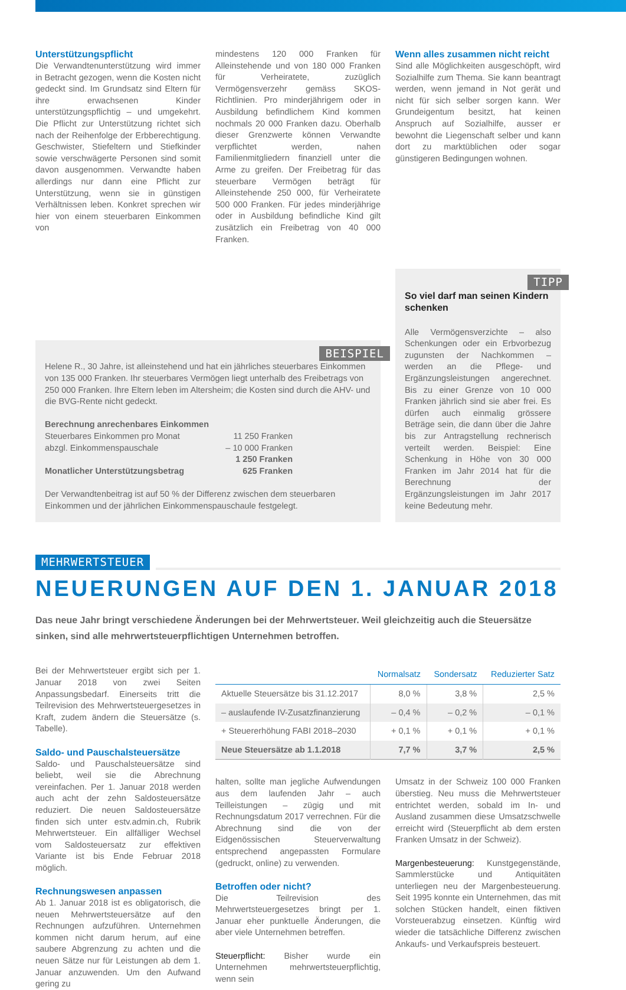Unterstützungspflicht
Die Verwandtenunterstützung wird immer in Betracht gezogen, wenn die Kosten nicht gedeckt sind. Im Grundsatz sind Eltern für ihre erwachsenen Kinder unterstützungspflichtig – und umgekehrt. Die Pflicht zur Unterstützung richtet sich nach der Reihenfolge der Erbberechtigung. Geschwister, Stiefeltern und Stiefkinder sowie verschwägerte Personen sind somit davon ausgenommen. Verwandte haben allerdings nur dann eine Pflicht zur Unterstützung, wenn sie in günstigen Verhältnissen leben. Konkret sprechen wir hier von einem steuerbaren Einkommen von
mindestens 120 000 Franken für Alleinstehende und von 180 000 Franken für Verheiratete, zuzüglich Vermögensverzehr gemäss SKOS-Richtlinien. Pro minderjährigem oder in Ausbildung befindlichem Kind kommen nochmals 20 000 Franken dazu. Oberhalb dieser Grenzwerte können Verwandte verpflichtet werden, nahen Familienmitgliedern finanziell unter die Arme zu greifen. Der Freibetrag für das steuerbare Vermögen beträgt für Alleinstehende 250 000, für Verheiratete 500 000 Franken. Für jedes minderjährige oder in Ausbildung befindliche Kind gilt zusätzlich ein Freibetrag von 40 000 Franken.
Wenn alles zusammen nicht reicht
Sind alle Möglichkeiten ausgeschöpft, wird Sozialhilfe zum Thema. Sie kann beantragt werden, wenn jemand in Not gerät und nicht für sich selber sorgen kann. Wer Grundeigentum besitzt, hat keinen Anspruch auf Sozialhilfe, ausser er bewohnt die Liegenschaft selber und kann dort zu marktüblichen oder sogar günstigeren Bedingungen wohnen.
BEISPIEL
Helene R., 30 Jahre, ist alleinstehend und hat ein jährliches steuerbares Einkommen von 135 000 Franken. Ihr steuerbares Vermögen liegt unterhalb des Freibetrags von 250 000 Franken. Ihre Eltern leben im Altersheim; die Kosten sind durch die AHV- und die BVG-Rente nicht gedeckt.
| Berechnung anrechenbares Einkommen | |
| Steuerbares Einkommen pro Monat | 11 250 Franken |
| abzgl. Einkommenspauschale | – 10 000 Franken |
| | 1 250 Franken |
| Monatlicher Unterstützungsbetrag | 625 Franken |
Der Verwandtenbeitrag ist auf 50 % der Differenz zwischen dem steuerbaren Einkommen und der jährlichen Einkommenspauschaule festgelegt.
TIPP
So viel darf man seinen Kindern schenken
Alle Vermögensverzichte – also Schenkungen oder ein Erbvorbezug zugunsten der Nachkommen – werden an die Pflege- und Ergänzungsleistungen angerechnet. Bis zu einer Grenze von 10 000 Franken jährlich sind sie aber frei. Es dürfen auch einmalig grössere Beträge sein, die dann über die Jahre bis zur Antragstellung rechnerisch verteilt werden. Beispiel: Eine Schenkung in Höhe von 30 000 Franken im Jahr 2014 hat für die Berechnung der Ergänzungsleistungen im Jahr 2017 keine Bedeutung mehr.
MEHRWERTSTEUER
NEUERUNGEN AUF DEN 1. JANUAR 2018
Das neue Jahr bringt verschiedene Änderungen bei der Mehrwertsteuer. Weil gleichzeitig auch die Steuersätze sinken, sind alle mehrwertsteuerpflichtigen Unternehmen betroffen.
Bei der Mehrwertsteuer ergibt sich per 1. Januar 2018 von zwei Seiten Anpassungsbedarf. Einerseits tritt die Teilrevision des Mehrwertsteuergesetzes in Kraft, zudem ändern die Steuersätze (s. Tabelle).
Saldo- und Pauschalsteuersätze
Saldo- und Pauschalsteuersätze sind beliebt, weil sie die Abrechnung vereinfachen. Per 1. Januar 2018 werden auch acht der zehn Saldosteuersätze reduziert. Die neuen Saldosteuersätze finden sich unter estv.admin.ch, Rubrik Mehrwertsteuer. Ein allfälliger Wechsel vom Saldosteuersatz zur effektiven Variante ist bis Ende Februar 2018 möglich.
Rechnungswesen anpassen
Ab 1. Januar 2018 ist es obligatorisch, die neuen Mehrwertsteuersätze auf den Rechnungen aufzuführen. Unternehmen kommen nicht darum herum, auf eine saubere Abgrenzung zu achten und die neuen Sätze nur für Leistungen ab dem 1. Januar anzuwenden. Um den Aufwand gering zu
| | Normalsatz | Sondersatz | Reduzierter Satz |
| --- | --- | --- | --- |
| Aktuelle Steuersätze bis 31.12.2017 | 8,0 % | 3,8 % | 2,5 % |
| – auslaufende IV-Zusatzfinanzierung | – 0,4 % | – 0,2 % | – 0,1 % |
| + Steuererhöhung FABI 2018–2030 | + 0,1 % | + 0,1 % | + 0,1 % |
| Neue Steuersätze ab 1.1.2018 | 7,7 % | 3,7 % | 2,5 % |
halten, sollte man jegliche Aufwendungen aus dem laufenden Jahr – auch Teilleistungen – zügig und mit Rechnungsdatum 2017 verrechnen. Für die Abrechnung sind die von der Eidgenössischen Steuerverwaltung entsprechend angepassten Formulare (gedruckt, online) zu verwenden.
Betroffen oder nicht?
Die Teilrevision des Mehrwertsteuergesetzes bringt per 1. Januar eher punktuelle Änderungen, die aber viele Unternehmen betreffen.
Steuerpflicht: Bisher wurde ein Unternehmen mehrwertsteuerpflichtig, wenn sein
Umsatz in der Schweiz 100 000 Franken überstieg. Neu muss die Mehrwertsteuer entrichtet werden, sobald im In- und Ausland zusammen diese Umsatzschwelle erreicht wird (Steuerpflicht ab dem ersten Franken Umsatz in der Schweiz).
Margenbesteuerung: Kunstgegenstände, Sammlerstücke und Antiquitäten unterliegen neu der Margenbesteuerung. Seit 1995 konnte ein Unternehmen, das mit solchen Stücken handelt, einen fiktiven Vorsteuerabzug einsetzen. Künftig wird wieder die tatsächliche Differenz zwischen Ankaufs- und Verkaufspreis besteuert.